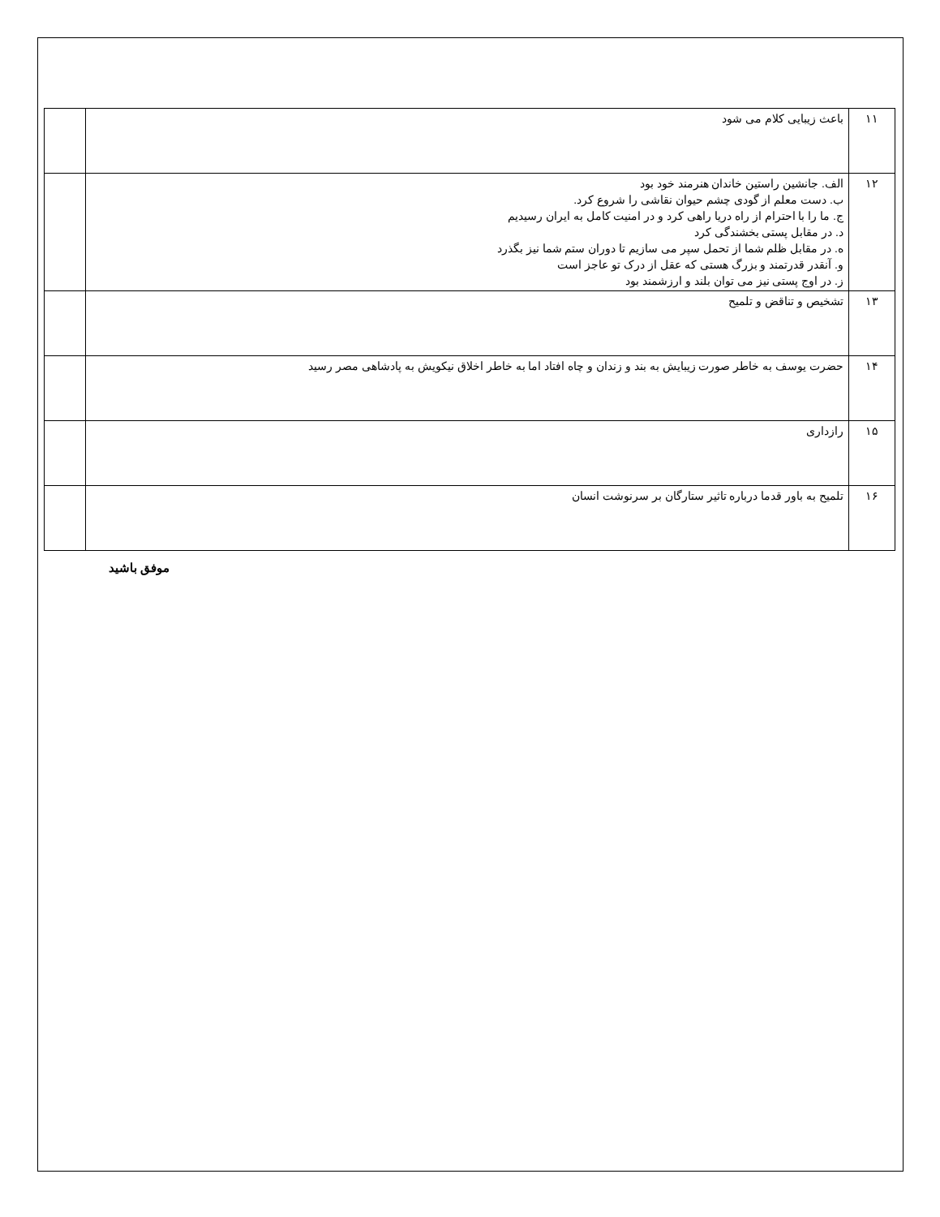| ۱۱ | باعث زیبایی کلام می شود | |
| ۱۲ | الف. جانشین راستین خاندان هنرمند خود بود ب. دست معلم از گودی چشم حیوان نقاشی را شروع کرد. ج. ما را با احترام از راه دریا راهی کرد و در امنیت کامل به ایران رسیدیم د. در مقابل پستی بخشندگی کرد ه. در مقابل ظلم شما از تحمل سپر می سازیم تا دوران ستم شما نیز بگذرد و. آنقدر قدرتمند و بزرگ هستی که عقل از درک تو عاجز است ز. در اوج پستی نیز می توان بلند و ارزشمند بود | |
| ۱۳ | تشخیص و تناقض و تلمیح | |
| ۱۴ | حضرت یوسف به خاطر صورت زیبایش به بند و زندان و چاه افتاد اما به خاطر اخلاق نیکویش به پادشاهی مصر رسید | |
| ۱۵ | رازداری | |
| ۱۶ | تلمیح به باور قدما درباره تاثیر ستارگان بر سرنوشت انسان | |
موفق باشید